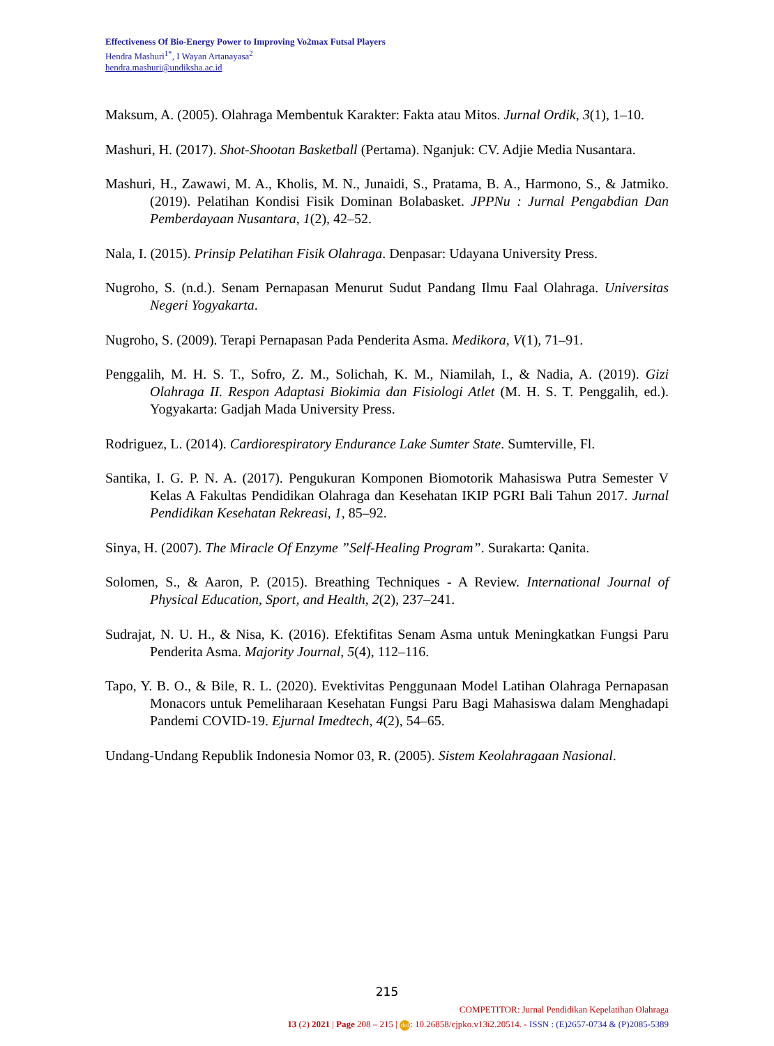Effectiveness Of Bio-Energy Power to Improving Vo2max Futsal Players
Hendra Mashuri<sup>1*</sup>, I Wayan Artanayasa<sup>2</sup>
hendra.mashuri@undiksha.ac.id
Maksum, A. (2005). Olahraga Membentuk Karakter: Fakta atau Mitos. Jurnal Ordik, 3(1), 1–10.
Mashuri, H. (2017). Shot-Shootan Basketball (Pertama). Nganjuk: CV. Adjie Media Nusantara.
Mashuri, H., Zawawi, M. A., Kholis, M. N., Junaidi, S., Pratama, B. A., Harmono, S., & Jatmiko. (2019). Pelatihan Kondisi Fisik Dominan Bolabasket. JPPNu : Jurnal Pengabdian Dan Pemberdayaan Nusantara, 1(2), 42–52.
Nala, I. (2015). Prinsip Pelatihan Fisik Olahraga. Denpasar: Udayana University Press.
Nugroho, S. (n.d.). Senam Pernapasan Menurut Sudut Pandang Ilmu Faal Olahraga. Universitas Negeri Yogyakarta.
Nugroho, S. (2009). Terapi Pernapasan Pada Penderita Asma. Medikora, V(1), 71–91.
Penggalih, M. H. S. T., Sofro, Z. M., Solichah, K. M., Niamilah, I., & Nadia, A. (2019). Gizi Olahraga II. Respon Adaptasi Biokimia dan Fisiologi Atlet (M. H. S. T. Penggalih, ed.). Yogyakarta: Gadjah Mada University Press.
Rodriguez, L. (2014). Cardiorespiratory Endurance Lake Sumter State. Sumterville, Fl.
Santika, I. G. P. N. A. (2017). Pengukuran Komponen Biomotorik Mahasiswa Putra Semester V Kelas A Fakultas Pendidikan Olahraga dan Kesehatan IKIP PGRI Bali Tahun 2017. Jurnal Pendidikan Kesehatan Rekreasi, 1, 85–92.
Sinya, H. (2007). The Miracle Of Enzyme ”Self-Healing Program”. Surakarta: Qanita.
Solomen, S., & Aaron, P. (2015). Breathing Techniques - A Review. International Journal of Physical Education, Sport, and Health, 2(2), 237–241.
Sudrajat, N. U. H., & Nisa, K. (2016). Efektifitas Senam Asma untuk Meningkatkan Fungsi Paru Penderita Asma. Majority Journal, 5(4), 112–116.
Tapo, Y. B. O., & Bile, R. L. (2020). Evektivitas Penggunaan Model Latihan Olahraga Pernapasan Monacors untuk Pemeliharaan Kesehatan Fungsi Paru Bagi Mahasiswa dalam Menghadapi Pandemi COVID-19. Ejurnal Imedtech, 4(2), 54–65.
Undang-Undang Republik Indonesia Nomor 03, R. (2005). Sistem Keolahragaan Nasional.
215
COMPETITOR: Jurnal Pendidikan Kepelatihan Olahraga
13 (2) 2021 | Page 208 – 215 | doi: 10.26858/cjpko.v13i2.20514. - ISSN : (E)2657-0734 & (P)2085-5389